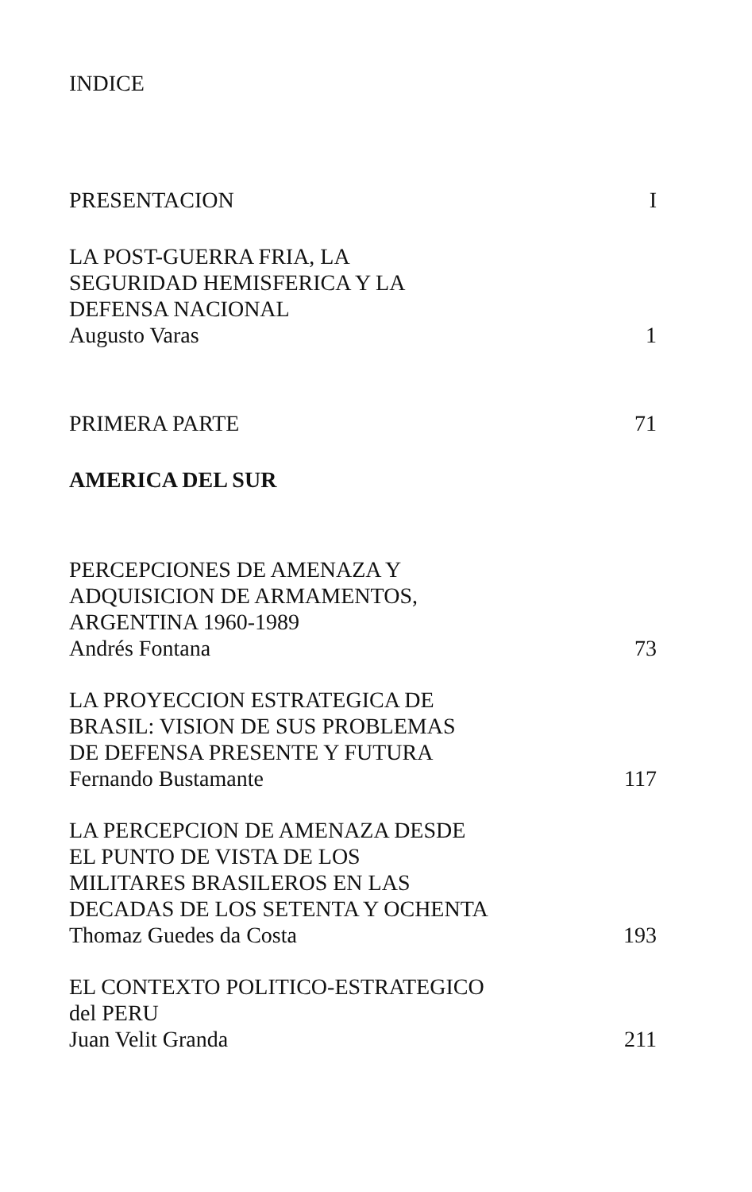INDICE
PRESENTACION I
LA POST-GUERRA FRIA, LA
SEGURIDAD HEMISFERICA Y LA
DEFENSA NACIONAL
Augusto Varas 1
PRIMERA PARTE 71
AMERICA DEL SUR
PERCEPCIONES DE AMENAZA Y
ADQUISICION DE ARMAMENTOS,
ARGENTINA 1960-1989
Andrés Fontana 73
LA PROYECCION ESTRATEGICA DE
BRASIL: VISION DE SUS PROBLEMAS
DE DEFENSA PRESENTE Y FUTURA
Fernando Bustamante 117
LA PERCEPCION DE AMENAZA DESDE
EL PUNTO DE VISTA DE LOS
MILITARES BRASILEROS EN LAS
DECADAS DE LOS SETENTA Y OCHENTA
Thomaz Guedes da Costa 193
EL CONTEXTO POLITICO-ESTRATEGICO
del PERU
Juan Velit Granda 211